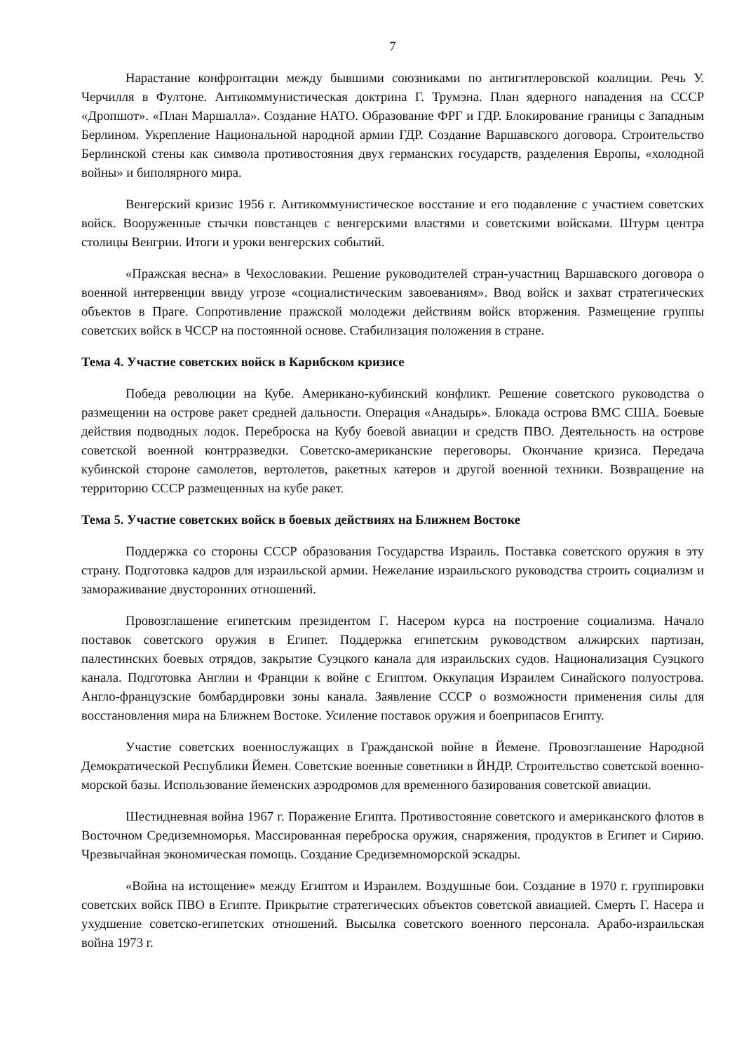7
Нарастание конфронтации между бывшими союзниками по антигитлеровской коалиции. Речь У. Черчилля в Фултоне. Антикоммунистическая доктрина Г. Трумэна. План ядерного нападения на СССР «Дропшот». «План Маршалла». Создание НАТО. Образование ФРГ и ГДР. Блокирование границы с Западным Берлином. Укрепление Национальной народной армии ГДР. Создание Варшавского договора. Строительство Берлинской стены как символа противостояния двух германских государств, разделения Европы, «холодной войны» и биполярного мира.
Венгерский кризис 1956 г. Антикоммунистическое восстание и его подавление с участием советских войск. Вооруженные стычки повстанцев с венгерскими властями и советскими войсками. Штурм центра столицы Венгрии. Итоги и уроки венгерских событий.
«Пражская весна» в Чехословакии. Решение руководителей стран-участниц Варшавского договора о военной интервенции ввиду угрозе «социалистическим завоеваниям». Ввод войск и захват стратегических объектов в Праге. Сопротивление пражской молодежи действиям войск вторжения. Размещение группы советских войск в ЧССР на постоянной основе. Стабилизация положения в стране.
Тема 4. Участие советских войск в Карибском кризисе
Победа революции на Кубе. Американо-кубинский конфликт. Решение советского руководства о размещении на острове ракет средней дальности. Операция «Анадырь». Блокада острова ВМС США. Боевые действия подводных лодок. Переброска на Кубу боевой авиации и средств ПВО. Деятельность на острове советской военной контрразведки. Советско-американские переговоры. Окончание кризиса. Передача кубинской стороне самолетов, вертолетов, ракетных катеров и другой военной техники. Возвращение на территорию СССР размещенных на кубе ракет.
Тема 5. Участие советских войск в боевых действиях на Ближнем Востоке
Поддержка со стороны СССР образования Государства Израиль. Поставка советского оружия в эту страну. Подготовка кадров для израильской армии. Нежелание израильского руководства строить социализм и замораживание двусторонних отношений.
Провозглашение египетским президентом Г. Насером курса на построение социализма. Начало поставок советского оружия в Египет. Поддержка египетским руководством алжирских партизан, палестинских боевых отрядов, закрытие Суэцкого канала для израильских судов. Национализация Суэцкого канала. Подготовка Англии и Франции к войне с Египтом. Оккупация Израилем Синайского полуострова. Англо-французские бомбардировки зоны канала. Заявление СССР о возможности применения силы для восстановления мира на Ближнем Востоке. Усиление поставок оружия и боеприпасов Египту.
Участие советских военнослужащих в Гражданской войне в Йемене. Провозглашение Народной Демократической Республики Йемен. Советские военные советники в ЙНДР. Строительство советской военно-морской базы. Использование йеменских аэродромов для временного базирования советской авиации.
Шестидневная война 1967 г. Поражение Египта. Противостояние советского и американского флотов в Восточном Средиземноморья. Массированная переброска оружия, снаряжения, продуктов в Египет и Сирию. Чрезвычайная экономическая помощь. Создание Средиземноморской эскадры.
«Война на истощение» между Египтом и Израилем. Воздушные бои. Создание в 1970 г. группировки советских войск ПВО в Египте. Прикрытие стратегических объектов советской авиацией. Смерть Г. Насера и ухудшение советско-египетских отношений. Высылка советского военного персонала. Арабо-израильская война 1973 г.